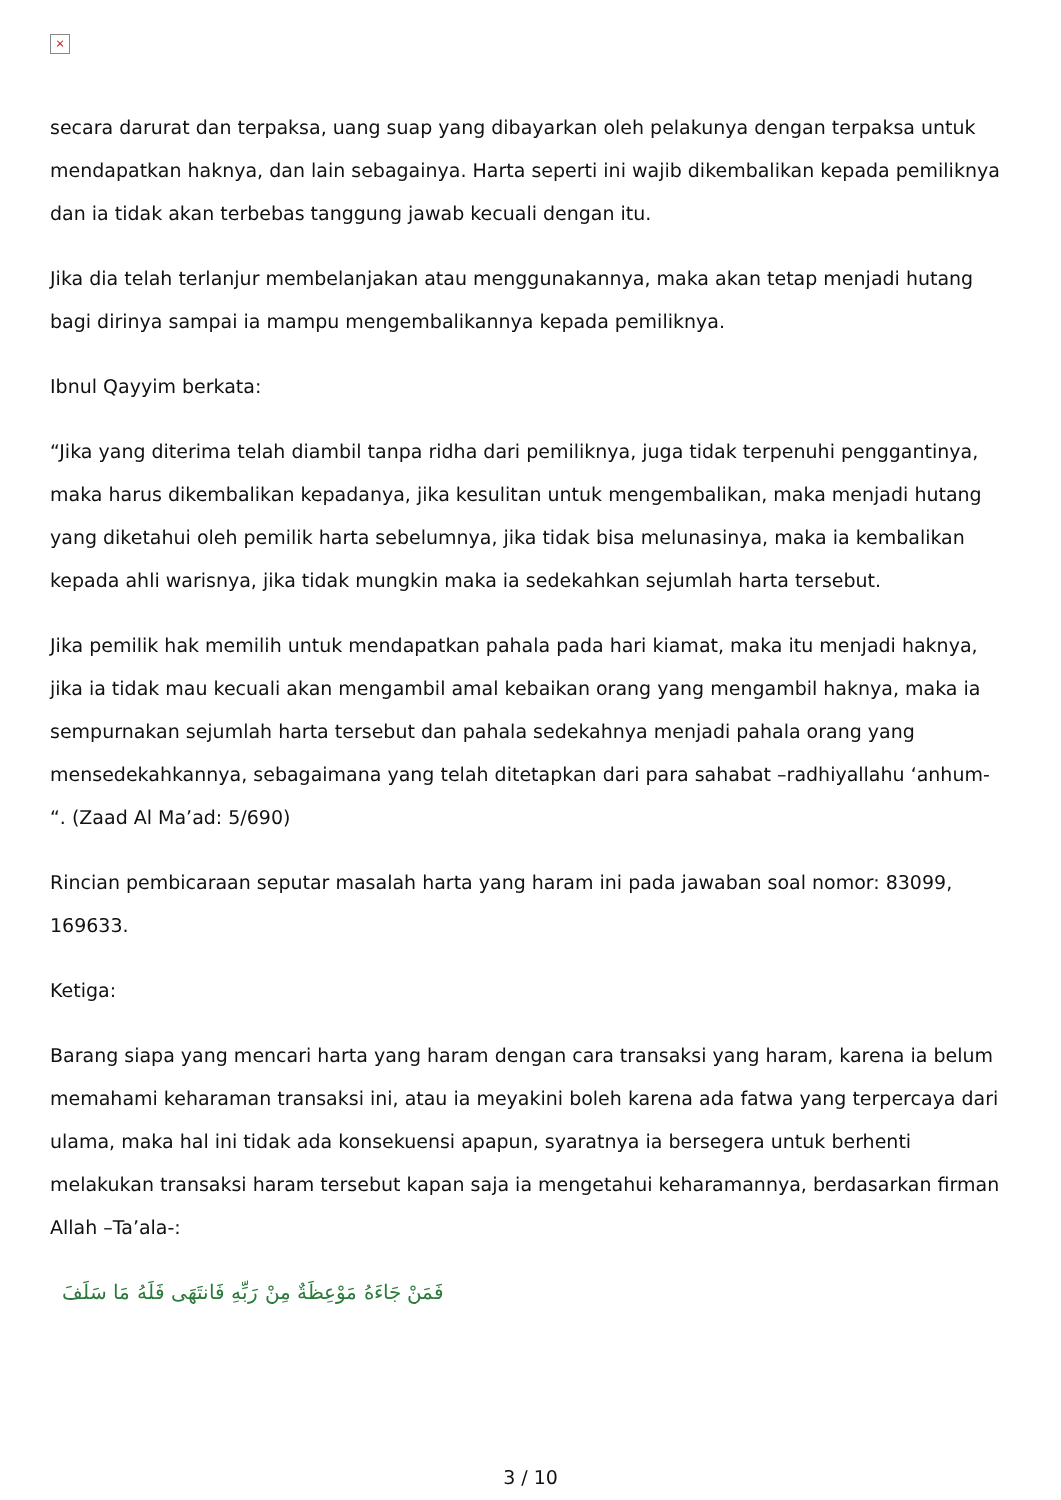×
secara darurat dan terpaksa, uang suap yang dibayarkan oleh pelakunya dengan terpaksa untuk mendapatkan haknya, dan lain sebagainya. Harta seperti ini wajib dikembalikan kepada pemiliknya dan ia tidak akan terbebas tanggung jawab kecuali dengan itu.
Jika dia telah terlanjur membelanjakan atau menggunakannya, maka akan tetap menjadi hutang bagi dirinya sampai ia mampu mengembalikannya kepada pemiliknya.
Ibnul Qayyim berkata:
“Jika yang diterima telah diambil tanpa ridha dari pemiliknya, juga tidak terpenuhi penggantinya, maka harus dikembalikan kepadanya, jika kesulitan untuk mengembalikan, maka menjadi hutang yang diketahui oleh pemilik harta sebelumnya, jika tidak bisa melunasinya, maka ia kembalikan kepada ahli warisnya, jika tidak mungkin maka ia sedekahkan sejumlah harta tersebut.
Jika pemilik hak memilih untuk mendapatkan pahala pada hari kiamat, maka itu menjadi haknya, jika ia tidak mau kecuali akan mengambil amal kebaikan orang yang mengambil haknya, maka ia sempurnakan sejumlah harta tersebut dan pahala sedekahnya menjadi pahala orang yang mensedekahkannya, sebagaimana yang telah ditetapkan dari para sahabat –radhiyallahu ‘anhum- “. (Zaad Al Ma’ad: 5/690)
Rincian pembicaraan seputar masalah harta yang haram ini pada jawaban soal nomor: 83099, 169633.
Ketiga:
Barang siapa yang mencari harta yang haram dengan cara transaksi yang haram, karena ia belum memahami keharaman transaksi ini, atau ia meyakini boleh karena ada fatwa yang terpercaya dari ulama, maka hal ini tidak ada konsekuensi apapun, syaratnya ia bersegera untuk berhenti melakukan transaksi haram tersebut kapan saja ia mengetahui keharamannya, berdasarkan firman Allah –Ta’ala-:
فَمَنْ جَاءَهُ مَوْعِظَةٌ مِنْ رَبِّهِ فَانتَهَى فَلَهُ مَا سَلَفَ
3 / 10